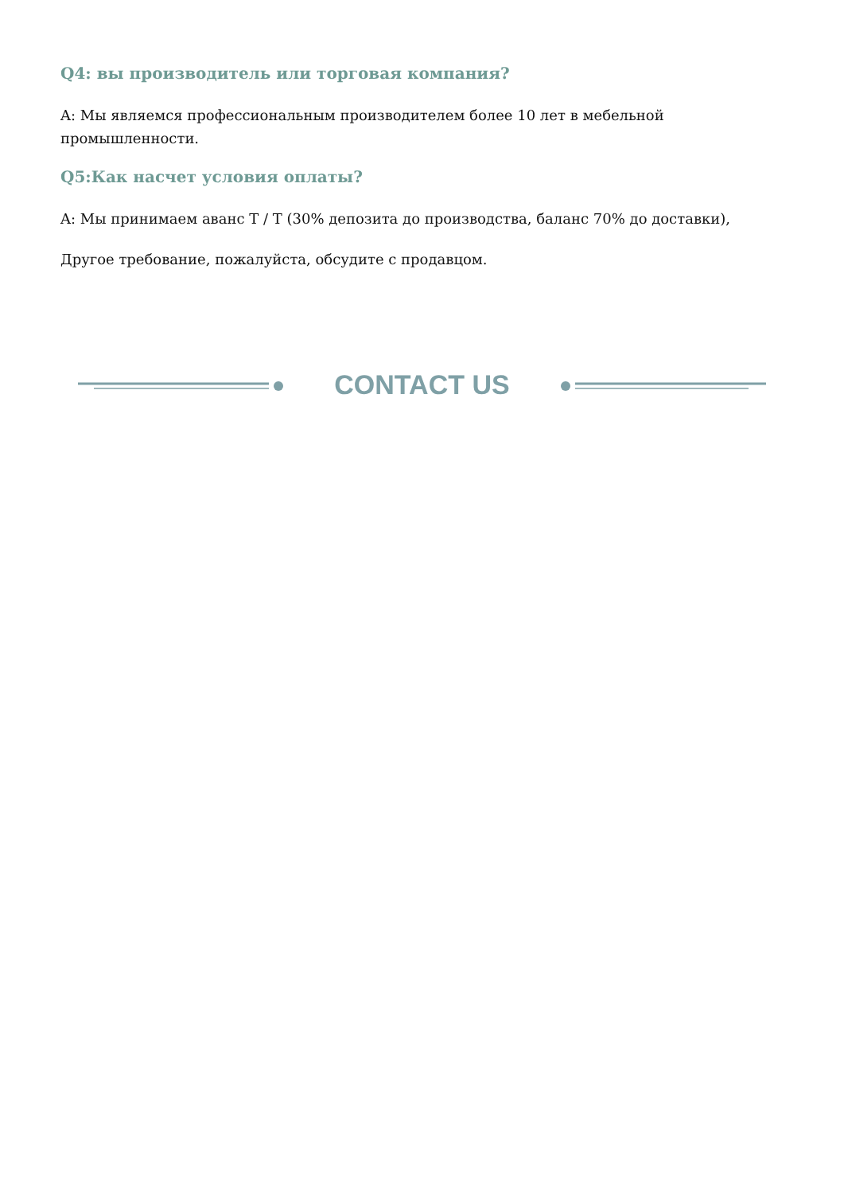Q4: вы производитель или торговая компания?
A: Мы являемся профессиональным производителем более 10 лет в мебельной промышленности.
Q5:Как насчет условия оплаты?
A: Мы принимаем аванс T / T (30% депозита до производства, баланс 70% до доставки),
Другое требование, пожалуйста, обсудите с продавцом.
CONTACT US